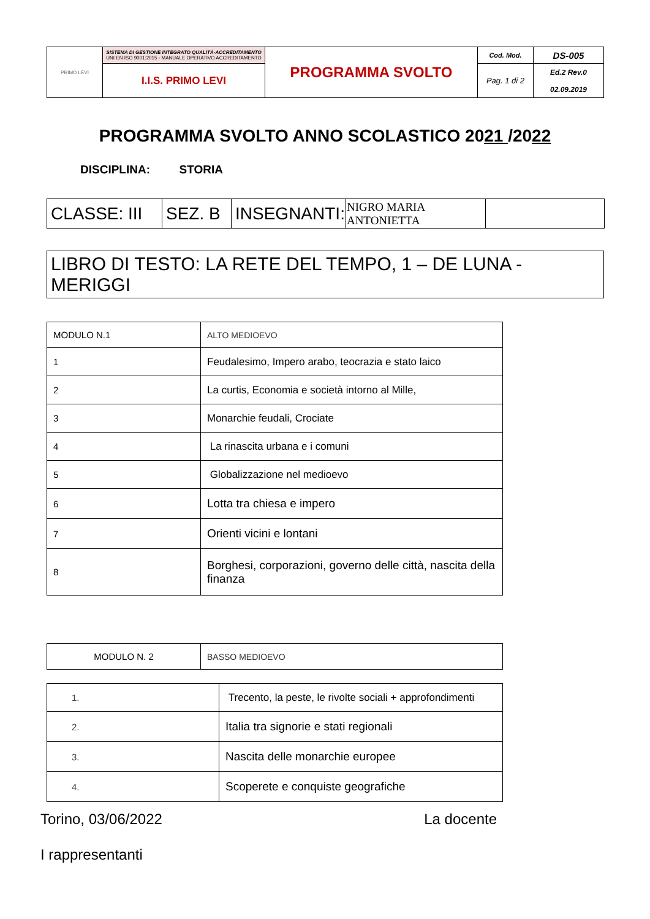| PRIMO LEVI | SISTEMA DI GESTIONE INTEGRATO QUALITÀ-ACCREDITAMENTO UNI EN ISO 9001:2015 - MANUALE OPERATIVO ACCREDITAMENTO | PROGRAMMA SVOLTO | Cod. Mod. | DS-005 |
| | I.I.S. PRIMO LEVI | | Pag. 1 di 2 | Ed.2 Rev.0 02.09.2019 |
PROGRAMMA SVOLTO ANNO SCOLASTICO 2021 /2022
DISCIPLINA: STORIA
| CLASSE: III | SEZ. B | INSEGNANTI: | NIGRO MARIA ANTONIETTA | |
| LIBRO DI TESTO: LA RETE DEL TEMPO, 1 – DE LUNA -MERIGGI |
| MODULO N.1 | ALTO MEDIOEVO |
| 1 | Feudalesimo, Impero arabo, teocrazia e stato laico |
| 2 | La curtis, Economia e società intorno al Mille, |
| 3 | Monarchie feudali, Crociate |
| 4 | La rinascita urbana e i comuni |
| 5 | Globalizzazione nel medioevo |
| 6 | Lotta tra chiesa e impero |
| 7 | Orienti vicini e lontani |
| 8 | Borghesi, corporazioni, governo delle città, nascita della finanza |
| MODULO N. 2 | BASSO MEDIOEVO |
| 1. | Trecento, la peste, le rivolte sociali + approfondimenti |
| 2. | Italia tra signorie e stati regionali |
| 3. | Nascita delle monarchie europee |
| 4. | Scoperete e conquiste geografiche |
Torino, 03/06/2022 La docente
I rappresentanti